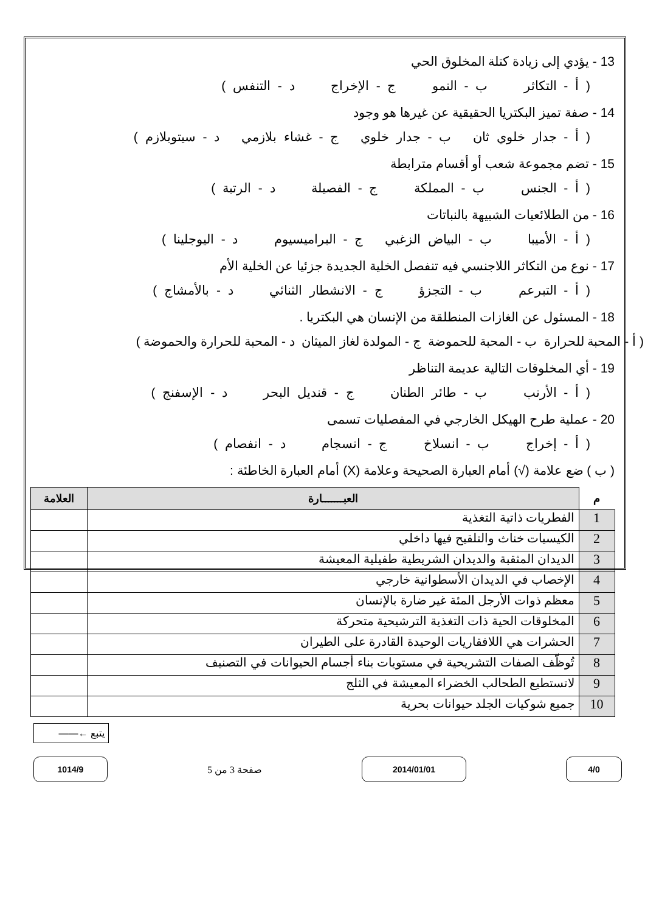13 - يؤدي إلى زيادة كتلة المخلوق الحي
( أ - التكاثر ب - النمو ج - الإخراج د - التنفس )
14 - صفة تميز البكتريا الحقيقية عن غيرها هو وجود
( أ - جدار خلوي ثان ب - جدار خلوي ج - غشاء بلازمي د - سيتوبلازم )
15 - تضم مجموعة شعب أو أقسام مترابطة
( أ - الجنس ب - المملكة ج - الفصيلة د - الرتبة )
16 - من الطلائعيات الشبيهة بالنباتات
( أ - الأميبا ب - البياض الزغبي ج - البراميسيوم د - اليوجلينا )
17 - نوع من التكاثر اللاجنسي فيه تنفصل الخلية الجديدة جزئيا عن الخلية الأم
( أ - التبرعم ب - التجزؤ ج - الانشطار الثنائي د - بالأمشاج )
18 - المسئول عن الغازات المنطلقة من الإنسان هي البكتريا .
( أ - المحبة للحرارة ب - المحبة للحموضة ج - المولدة لغاز الميثان د - المحبة للحرارة والحموضة )
19 - أي المخلوقات التالية عديمة التناظر
( أ - الأرنب ب - طائر الطنان ج - قنديل البحر د - الإسفنج )
20 - عملية طرح الهيكل الخارجي في المفصليات تسمى
( أ - إخراج ب - انسلاخ ج - انسجام د - انفصام )
( ب ) ضع علامة (√) أمام العبارة الصحيحة وعلامة (X) أمام العبارة الخاطئة :
| م | العبـــــــارة | العلامة |
| --- | --- | --- |
| 1 | الفطريات ذاتية التغذية | |
| 2 | الكيسيات خناث والتلقيح فيها داخلي | |
| 3 | الديدان المثقبة والديدان الشريطية طفيلية المعيشة | |
| 4 | الإخصاب في الديدان الأسطوانية خارجي | |
| 5 | معظم ذوات الأرجل المئة غير ضارة بالإنسان | |
| 6 | المخلوقات الحية ذات التغذية الترشيحية متحركة | |
| 7 | الحشرات هي اللافقاريات الوحيدة القادرة على الطيران | |
| 8 | تُوظّف الصفات التشريحية في مستويات بناء أجسام الحيوانات في التصنيف | |
| 9 | لاتستطيع الطحالب الخضراء المعيشة في الثلج | |
| 10 | جميع شوكيات الجلد حيوانات بحرية | |
يتبع ←——
4/0 2014/01/01
صفحة 3 من 5
1014/9